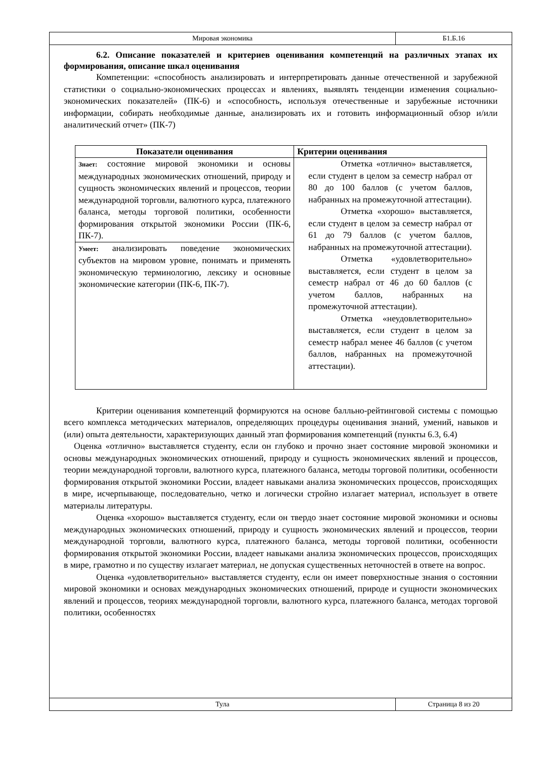Мировая экономика Б1.Б.16
6.2. Описание показателей и критериев оценивания компетенций на различных этапах их формирования, описание шкал оценивания
Компетенции: «способность анализировать и интерпретировать данные отечественной и зарубежной статистики о социально-экономических процессах и явлениях, выявлять тенденции изменения социально-экономических показателей» (ПК-6) и «способность, используя отечественные и зарубежные источники информации, собирать необходимые данные, анализировать их и готовить информационный обзор и/или аналитический отчет» (ПК-7)
| Показатели оценивания | Критерии оценивания |
| --- | --- |
| Знает: состояние мировой экономики и основы международных экономических отношений, природу и сущность экономических явлений и процессов, теории международной торговли, валютного курса, платежного баланса, методы торговой политики, особенности формирования открытой экономики России (ПК-6, ПК-7). | Отметка «отлично» выставляется, если студент в целом за семестр набрал от 80 до 100 баллов (с учетом баллов, набранных на промежуточной аттестации). Отметка «хорошо» выставляется, если студент в целом за семестр набрал от 61 до 79 баллов (с учетом баллов, набранных на промежуточной аттестации). Отметка «удовлетворительно» выставляется, если студент в целом за семестр набрал от 46 до 60 баллов (с учетом баллов, набранных на промежуточной аттестации). Отметка «неудовлетворительно» выставляется, если студент в целом за семестр набрал менее 46 баллов (с учетом баллов, набранных на промежуточной аттестации). |
| Умеет: анализировать поведение экономических субъектов на мировом уровне, понимать и применять экономическую терминологию, лексику и основные экономические категории (ПК-6, ПК-7). | |
Критерии оценивания компетенций формируются на основе балльно-рейтинговой системы с помощью всего комплекса методических материалов, определяющих процедуры оценивания знаний, умений, навыков и (или) опыта деятельности, характеризующих данный этап формирования компетенций (пункты 6.3, 6.4)
Оценка «отлично» выставляется студенту, если он глубоко и прочно знает состояние мировой экономики и основы международных экономических отношений, природу и сущность экономических явлений и процессов, теории международной торговли, валютного курса, платежного баланса, методы торговой политики, особенности формирования открытой экономики России, владеет навыками анализа экономических процессов, происходящих в мире, исчерпывающе, последовательно, четко и логически стройно излагает материал, использует в ответе материалы литературы.
Оценка «хорошо» выставляется студенту, если он твердо знает состояние мировой экономики и основы международных экономических отношений, природу и сущность экономических явлений и процессов, теории международной торговли, валютного курса, платежного баланса, методы торговой политики, особенности формирования открытой экономики России, владеет навыками анализа экономических процессов, происходящих в мире, грамотно и по существу излагает материал, не допуская существенных неточностей в ответе на вопрос.
Оценка «удовлетворительно» выставляется студенту, если он имеет поверхностные знания о состоянии мировой экономики и основах международных экономических отношений, природе и сущности экономических явлений и процессов, теориях международной торговли, валютного курса, платежного баланса, методах торговой политики, особенностях
Тула Страница 8 из 20